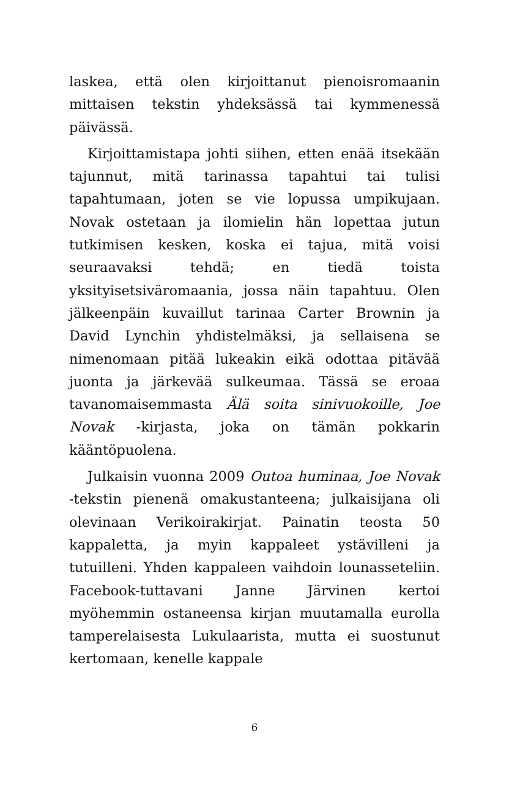laskea, että olen kirjoittanut pienoisromaanin mittaisen tekstin yhdeksässä tai kymmenessä päivässä.
Kirjoittamistapa johti siihen, etten enää itsekään tajunnut, mitä tarinassa tapahtui tai tulisi tapahtumaan, joten se vie lopussa umpikujaan. Novak ostetaan ja ilomielin hän lopettaa jutun tutkimisen kesken, koska ei tajua, mitä voisi seuraavaksi tehdä; en tiedä toista yksityisetsiväromaania, jossa näin tapahtuu. Olen jälkeenpäin kuvaillut tarinaa Carter Brownin ja David Lynchin yhdistelmäksi, ja sellaisena se nimenomaan pitää lukeakin eikä odottaa pitävää juonta ja järkevää sulkeumaa. Tässä se eroaa tavanomaisemmasta Älä soita sinivuokoille, Joe Novak -kirjasta, joka on tämän pokkarin kääntöpuolena.
Julkaisin vuonna 2009 Outoa huminaa, Joe Novak -tekstin pienenä omakustanteena; julkaisijana oli olevinaan Verikoirakirjat. Painatin teosta 50 kappaletta, ja myin kappaleet ystävilleni ja tutuilleni. Yhden kappaleen vaihdoin lounasseteliin. Facebook-tuttavani Janne Järvinen kertoi myöhemmin ostaneensa kirjan muutamalla eurolla tamperelaisesta Lukulaarista, mutta ei suostunut kertomaan, kenelle kappale
6